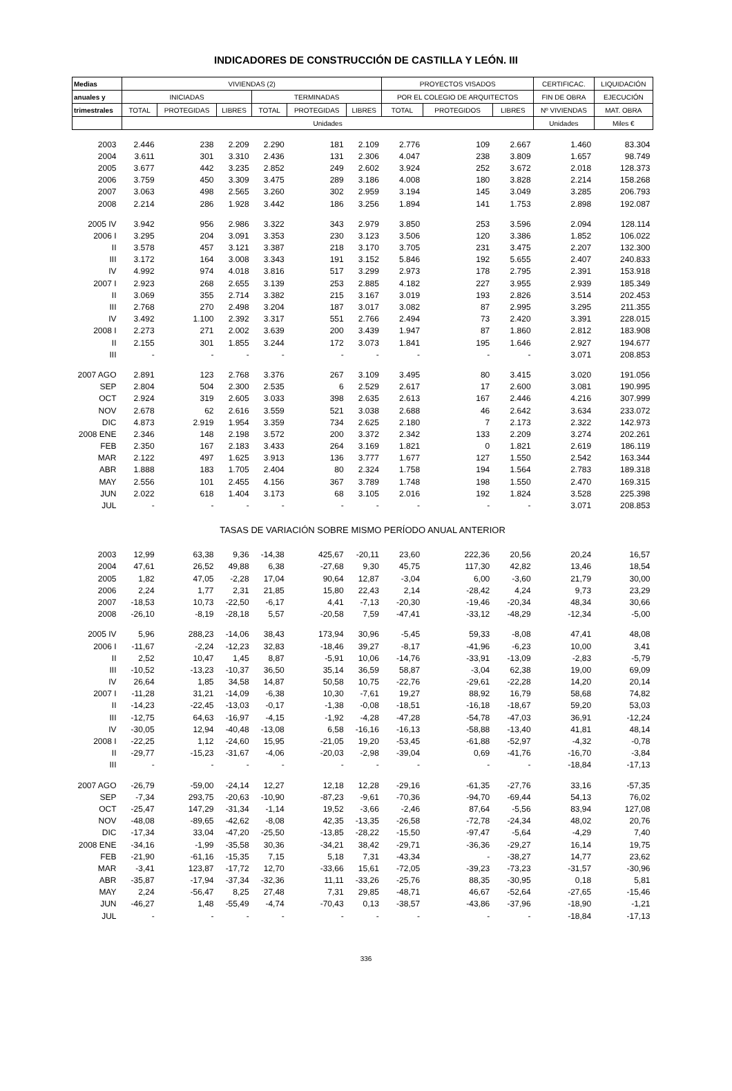INDICADORES DE CONSTRUCCIÓN DE CASTILLA Y LEÓN. III
| Medias | VIVIENDAS (2) | | | | | | PROYECTOS VISADOS | | | CERTIFICAC. | LIQUIDACIÓN |
| --- | --- | --- | --- | --- | --- | --- | --- | --- | --- | --- | --- |
| anuales y | INICIADAS | | | TERMINADAS | | | POR EL COLEGIO DE ARQUITECTOS | | | FIN DE OBRA | EJECUCIÓN |
| trimestrales | TOTAL | PROTEGIDAS | LIBRES | TOTAL | PROTEGIDAS | LIBRES | TOTAL | PROTEGIDOS | LIBRES | Nº VIVIENDAS | MAT. OBRA |
| | Unidades | | | | | | | | | Unidades | Miles € |
| 2003 | 2.446 | 238 | 2.209 | 2.290 | 181 | 2.109 | 2.776 | 109 | 2.667 | 1.460 | 83.304 |
| 2004 | 3.611 | 301 | 3.310 | 2.436 | 131 | 2.306 | 4.047 | 238 | 3.809 | 1.657 | 98.749 |
| 2005 | 3.677 | 442 | 3.235 | 2.852 | 249 | 2.602 | 3.924 | 252 | 3.672 | 2.018 | 128.373 |
| 2006 | 3.759 | 450 | 3.309 | 3.475 | 289 | 3.186 | 4.008 | 180 | 3.828 | 2.214 | 158.268 |
| 2007 | 3.063 | 498 | 2.565 | 3.260 | 302 | 2.959 | 3.194 | 145 | 3.049 | 3.285 | 206.793 |
| 2008 | 2.214 | 286 | 1.928 | 3.442 | 186 | 3.256 | 1.894 | 141 | 1.753 | 2.898 | 192.087 |
| 2005 IV | 3.942 | 956 | 2.986 | 3.322 | 343 | 2.979 | 3.850 | 253 | 3.596 | 2.094 | 128.114 |
| 2006 I | 3.295 | 204 | 3.091 | 3.353 | 230 | 3.123 | 3.506 | 120 | 3.386 | 1.852 | 106.022 |
| II | 3.578 | 457 | 3.121 | 3.387 | 218 | 3.170 | 3.705 | 231 | 3.475 | 2.207 | 132.300 |
| III | 3.172 | 164 | 3.008 | 3.343 | 191 | 3.152 | 5.846 | 192 | 5.655 | 2.407 | 240.833 |
| IV | 4.992 | 974 | 4.018 | 3.816 | 517 | 3.299 | 2.973 | 178 | 2.795 | 2.391 | 153.918 |
| 2007 I | 2.923 | 268 | 2.655 | 3.139 | 253 | 2.885 | 4.182 | 227 | 3.955 | 2.939 | 185.349 |
| II | 3.069 | 355 | 2.714 | 3.382 | 215 | 3.167 | 3.019 | 193 | 2.826 | 3.514 | 202.453 |
| III | 2.768 | 270 | 2.498 | 3.204 | 187 | 3.017 | 3.082 | 87 | 2.995 | 3.295 | 211.355 |
| IV | 3.492 | 1.100 | 2.392 | 3.317 | 551 | 2.766 | 2.494 | 73 | 2.420 | 3.391 | 228.015 |
| 2008 I | 2.273 | 271 | 2.002 | 3.639 | 200 | 3.439 | 1.947 | 87 | 1.860 | 2.812 | 183.908 |
| II | 2.155 | 301 | 1.855 | 3.244 | 172 | 3.073 | 1.841 | 195 | 1.646 | 2.927 | 194.677 |
| III | - | - | - | - | - | - | - | - | - | 3.071 | 208.853 |
| 2007 AGO | 2.891 | 123 | 2.768 | 3.376 | 267 | 3.109 | 3.495 | 80 | 3.415 | 3.020 | 191.056 |
| SEP | 2.804 | 504 | 2.300 | 2.535 | 6 | 2.529 | 2.617 | 17 | 2.600 | 3.081 | 190.995 |
| OCT | 2.924 | 319 | 2.605 | 3.033 | 398 | 2.635 | 2.613 | 167 | 2.446 | 4.216 | 307.999 |
| NOV | 2.678 | 62 | 2.616 | 3.559 | 521 | 3.038 | 2.688 | 46 | 2.642 | 3.634 | 233.072 |
| DIC | 4.873 | 2.919 | 1.954 | 3.359 | 734 | 2.625 | 2.180 | 7 | 2.173 | 2.322 | 142.973 |
| 2008 ENE | 2.346 | 148 | 2.198 | 3.572 | 200 | 3.372 | 2.342 | 133 | 2.209 | 3.274 | 202.261 |
| FEB | 2.350 | 167 | 2.183 | 3.433 | 264 | 3.169 | 1.821 | 0 | 1.821 | 2.619 | 186.119 |
| MAR | 2.122 | 497 | 1.625 | 3.913 | 136 | 3.777 | 1.677 | 127 | 1.550 | 2.542 | 163.344 |
| ABR | 1.888 | 183 | 1.705 | 2.404 | 80 | 2.324 | 1.758 | 194 | 1.564 | 2.783 | 189.318 |
| MAY | 2.556 | 101 | 2.455 | 4.156 | 367 | 3.789 | 1.748 | 198 | 1.550 | 2.470 | 169.315 |
| JUN | 2.022 | 618 | 1.404 | 3.173 | 68 | 3.105 | 2.016 | 192 | 1.824 | 3.528 | 225.398 |
| JUL | - | - | - | - | - | - | - | - | - | 3.071 | 208.853 |
| TASAS DE VARIACIÓN SOBRE MISMO PERÍODO ANUAL ANTERIOR | | | | | | | | | | | |
| 2003 | 12,99 | 63,38 | 9,36 | -14,38 | 425,67 | -20,11 | 23,60 | 222,36 | 20,56 | 20,24 | 16,57 |
| 2004 | 47,61 | 26,52 | 49,88 | 6,38 | -27,68 | 9,30 | 45,75 | 117,30 | 42,82 | 13,46 | 18,54 |
| 2005 | 1,82 | 47,05 | -2,28 | 17,04 | 90,64 | 12,87 | -3,04 | 6,00 | -3,60 | 21,79 | 30,00 |
| 2006 | 2,24 | 1,77 | 2,31 | 21,85 | 15,80 | 22,43 | 2,14 | -28,42 | 4,24 | 9,73 | 23,29 |
| 2007 | -18,53 | 10,73 | -22,50 | -6,17 | 4,41 | -7,13 | -20,30 | -19,46 | -20,34 | 48,34 | 30,66 |
| 2008 | -26,10 | -8,19 | -28,18 | 5,57 | -20,58 | 7,59 | -47,41 | -33,12 | -48,29 | -12,34 | -5,00 |
| 2005 IV | 5,96 | 288,23 | -14,06 | 38,43 | 173,94 | 30,96 | -5,45 | 59,33 | -8,08 | 47,41 | 48,08 |
| 2006 I | -11,67 | -2,24 | -12,23 | 32,83 | -18,46 | 39,27 | -8,17 | -41,96 | -6,23 | 10,00 | 3,41 |
| II | 2,52 | 10,47 | 1,45 | 8,87 | -5,91 | 10,06 | -14,76 | -33,91 | -13,09 | -2,83 | -5,79 |
| III | -10,52 | -13,23 | -10,37 | 36,50 | 35,14 | 36,59 | 58,87 | -3,04 | 62,38 | 19,00 | 69,09 |
| IV | 26,64 | 1,85 | 34,58 | 14,87 | 50,58 | 10,75 | -22,76 | -29,61 | -22,28 | 14,20 | 20,14 |
| 2007 I | -11,28 | 31,21 | -14,09 | -6,38 | 10,30 | -7,61 | 19,27 | 88,92 | 16,79 | 58,68 | 74,82 |
| II | -14,23 | -22,45 | -13,03 | -0,17 | -1,38 | -0,08 | -18,51 | -16,18 | -18,67 | 59,20 | 53,03 |
| III | -12,75 | 64,63 | -16,97 | -4,15 | -1,92 | -4,28 | -47,28 | -54,78 | -47,03 | 36,91 | -12,24 |
| IV | -30,05 | 12,94 | -40,48 | -13,08 | 6,58 | -16,16 | -16,13 | -58,88 | -13,40 | 41,81 | 48,14 |
| 2008 I | -22,25 | 1,12 | -24,60 | 15,95 | -21,05 | 19,20 | -53,45 | -61,88 | -52,97 | -4,32 | -0,78 |
| II | -29,77 | -15,23 | -31,67 | -4,06 | -20,03 | -2,98 | -39,04 | 0,69 | -41,76 | -16,70 | -3,84 |
| III | - | - | - | - | - | - | - | - | - | -18,84 | -17,13 |
| 2007 AGO | -26,79 | -59,00 | -24,14 | 12,27 | 12,18 | 12,28 | -29,16 | -61,35 | -27,76 | 33,16 | -57,35 |
| SEP | -7,34 | 293,75 | -20,63 | -10,90 | -87,23 | -9,61 | -70,36 | -94,70 | -69,44 | 54,13 | 76,02 |
| OCT | -25,47 | 147,29 | -31,34 | -1,14 | 19,52 | -3,66 | -2,46 | 87,64 | -5,56 | 83,94 | 127,08 |
| NOV | -48,08 | -89,65 | -42,62 | -8,08 | 42,35 | -13,35 | -26,58 | -72,78 | -24,34 | 48,02 | 20,76 |
| DIC | -17,34 | 33,04 | -47,20 | -25,50 | -13,85 | -28,22 | -15,50 | -97,47 | -5,64 | -4,29 | 7,40 |
| 2008 ENE | -34,16 | -1,99 | -35,58 | 30,36 | -34,21 | 38,42 | -29,71 | -36,36 | -29,27 | 16,14 | 19,75 |
| FEB | -21,90 | -61,16 | -15,35 | 7,15 | 5,18 | 7,31 | -43,34 | - | -38,27 | 14,77 | 23,62 |
| MAR | -3,41 | 123,87 | -17,72 | 12,70 | -33,66 | 15,61 | -72,05 | -39,23 | -73,23 | -31,57 | -30,96 |
| ABR | -35,87 | -17,94 | -37,34 | -32,36 | 11,11 | -33,26 | -25,76 | 88,35 | -30,95 | 0,18 | 5,81 |
| MAY | 2,24 | -56,47 | 8,25 | 27,48 | 7,31 | 29,85 | -48,71 | 46,67 | -52,64 | -27,65 | -15,46 |
| JUN | -46,27 | 1,48 | -55,49 | -4,74 | -70,43 | 0,13 | -38,57 | -43,86 | -37,96 | -18,90 | -1,21 |
| JUL | - | - | - | - | - | - | - | - | - | -18,84 | -17,13 |
336